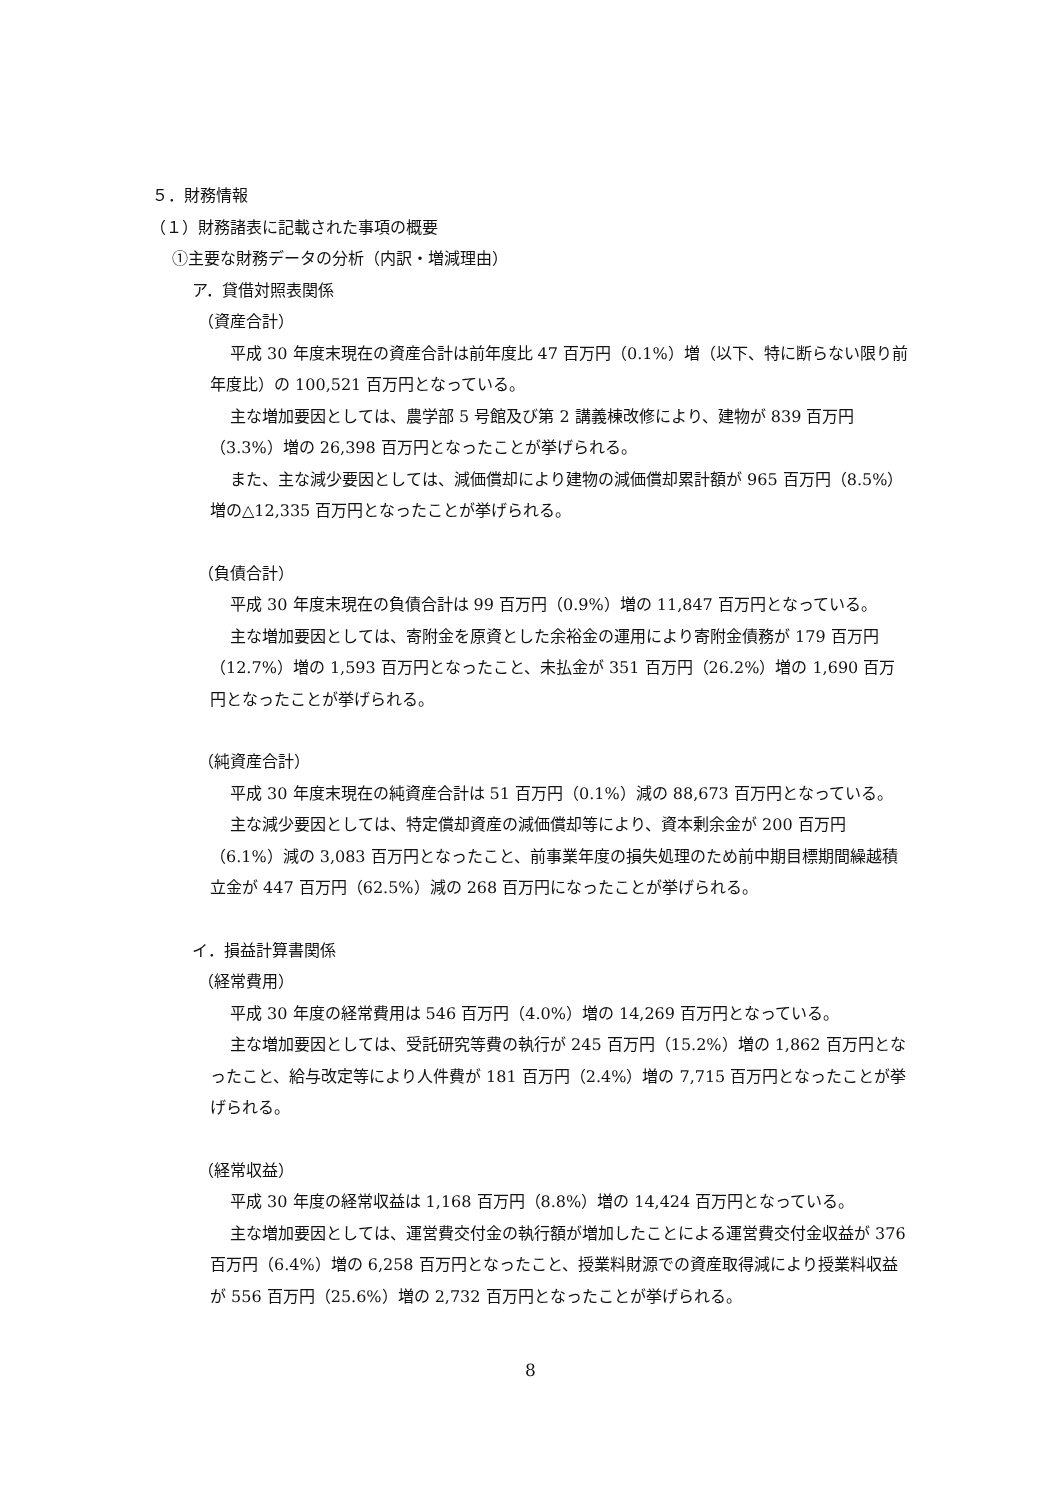５．財務情報
（１）財務諸表に記載された事項の概要
①主要な財務データの分析（内訳・増減理由）
ア．貸借対照表関係
（資産合計）
平成 30 年度末現在の資産合計は前年度比 47 百万円（0.1%）増（以下、特に断らない限り前年度比）の 100,521 百万円となっている。
主な増加要因としては、農学部 5 号館及び第 2 講義棟改修により、建物が 839 百万円（3.3%）増の 26,398 百万円となったことが挙げられる。
また、主な減少要因としては、減価償却により建物の減価償却累計額が 965 百万円（8.5%）増の△12,335 百万円となったことが挙げられる。
（負債合計）
平成 30 年度末現在の負債合計は 99 百万円（0.9%）増の 11,847 百万円となっている。
主な増加要因としては、寄附金を原資とした余裕金の運用により寄附金債務が 179 百万円（12.7%）増の 1,593 百万円となったこと、未払金が 351 百万円（26.2%）増の 1,690 百万円となったことが挙げられる。
（純資産合計）
平成 30 年度末現在の純資産合計は 51 百万円（0.1%）減の 88,673 百万円となっている。
主な減少要因としては、特定償却資産の減価償却等により、資本剰余金が 200 百万円（6.1%）減の 3,083 百万円となったこと、前事業年度の損失処理のため前中期目標期間繰越積立金が 447 百万円（62.5%）減の 268 百万円になったことが挙げられる。
イ．損益計算書関係
（経常費用）
平成 30 年度の経常費用は 546 百万円（4.0%）増の 14,269 百万円となっている。
主な増加要因としては、受託研究等費の執行が 245 百万円（15.2%）増の 1,862 百万円となったこと、給与改定等により人件費が 181 百万円（2.4%）増の 7,715 百万円となったことが挙げられる。
（経常収益）
平成 30 年度の経常収益は 1,168 百万円（8.8%）増の 14,424 百万円となっている。
主な増加要因としては、運営費交付金の執行額が増加したことによる運営費交付金収益が 376 百万円（6.4%）増の 6,258 百万円となったこと、授業料財源での資産取得減により授業料収益が 556 百万円（25.6%）増の 2,732 百万円となったことが挙げられる。
8